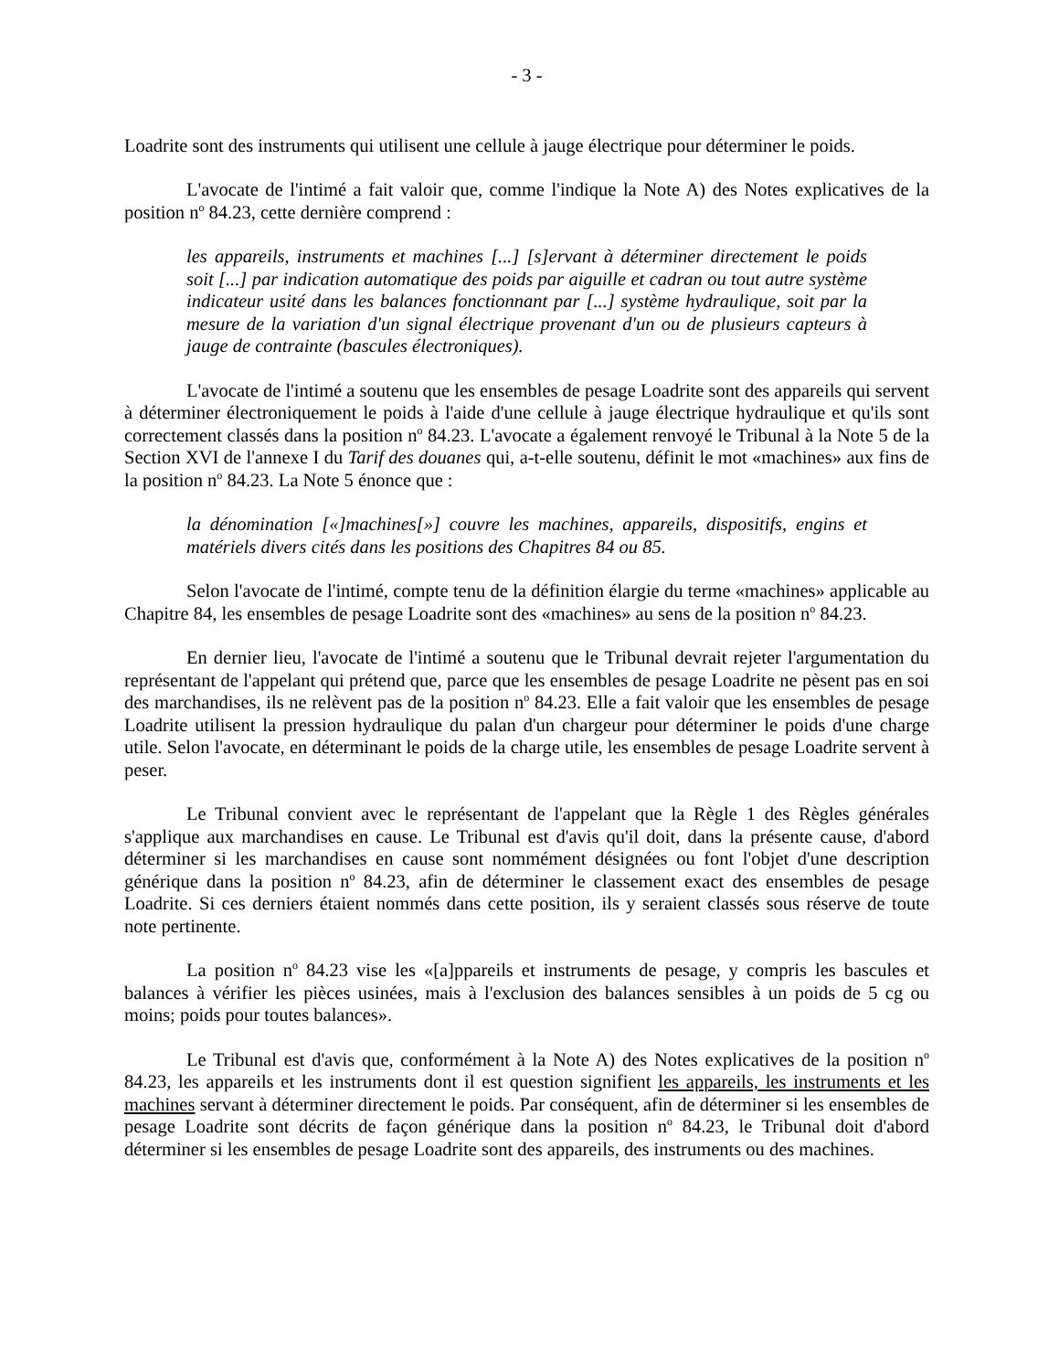- 3 -
Loadrite sont des instruments qui utilisent une cellule à jauge électrique pour déterminer le poids.
L'avocate de l'intimé a fait valoir que, comme l'indique la Note A) des Notes explicatives de la position n<sup>o</sup> 84.23, cette dernière comprend :
les appareils, instruments et machines [...] [s]ervant à déterminer directement le poids soit [...] par indication automatique des poids par aiguille et cadran ou tout autre système indicateur usité dans les balances fonctionnant par [...] système hydraulique, soit par la mesure de la variation d'un signal électrique provenant d'un ou de plusieurs capteurs à jauge de contrainte (bascules électroniques).
L'avocate de l'intimé a soutenu que les ensembles de pesage Loadrite sont des appareils qui servent à déterminer électroniquement le poids à l'aide d'une cellule à jauge électrique hydraulique et qu'ils sont correctement classés dans la position n<sup>o</sup> 84.23. L'avocate a également renvoyé le Tribunal à la Note 5 de la Section XVI de l'annexe I du Tarif des douanes qui, a-t-elle soutenu, définit le mot «machines» aux fins de la position n<sup>o</sup> 84.23. La Note 5 énonce que :
la dénomination [«]machines[»] couvre les machines, appareils, dispositifs, engins et matériels divers cités dans les positions des Chapitres 84 ou 85.
Selon l'avocate de l'intimé, compte tenu de la définition élargie du terme «machines» applicable au Chapitre 84, les ensembles de pesage Loadrite sont des «machines» au sens de la position n<sup>o</sup> 84.23.
En dernier lieu, l'avocate de l'intimé a soutenu que le Tribunal devrait rejeter l'argumentation du représentant de l'appelant qui prétend que, parce que les ensembles de pesage Loadrite ne pèsent pas en soi des marchandises, ils ne relèvent pas de la position n<sup>o</sup> 84.23. Elle a fait valoir que les ensembles de pesage Loadrite utilisent la pression hydraulique du palan d'un chargeur pour déterminer le poids d'une charge utile. Selon l'avocate, en déterminant le poids de la charge utile, les ensembles de pesage Loadrite servent à peser.
Le Tribunal convient avec le représentant de l'appelant que la Règle 1 des Règles générales s'applique aux marchandises en cause. Le Tribunal est d'avis qu'il doit, dans la présente cause, d'abord déterminer si les marchandises en cause sont nommément désignées ou font l'objet d'une description générique dans la position n<sup>o</sup> 84.23, afin de déterminer le classement exact des ensembles de pesage Loadrite. Si ces derniers étaient nommés dans cette position, ils y seraient classés sous réserve de toute note pertinente.
La position n<sup>o</sup> 84.23 vise les «[a]ppareils et instruments de pesage, y compris les bascules et balances à vérifier les pièces usinées, mais à l'exclusion des balances sensibles à un poids de 5 cg ou moins; poids pour toutes balances».
Le Tribunal est d'avis que, conformément à la Note A) des Notes explicatives de la position n<sup>o</sup> 84.23, les appareils et les instruments dont il est question signifient les appareils, les instruments et les machines servant à déterminer directement le poids. Par conséquent, afin de déterminer si les ensembles de pesage Loadrite sont décrits de façon générique dans la position n<sup>o</sup> 84.23, le Tribunal doit d'abord déterminer si les ensembles de pesage Loadrite sont des appareils, des instruments ou des machines.